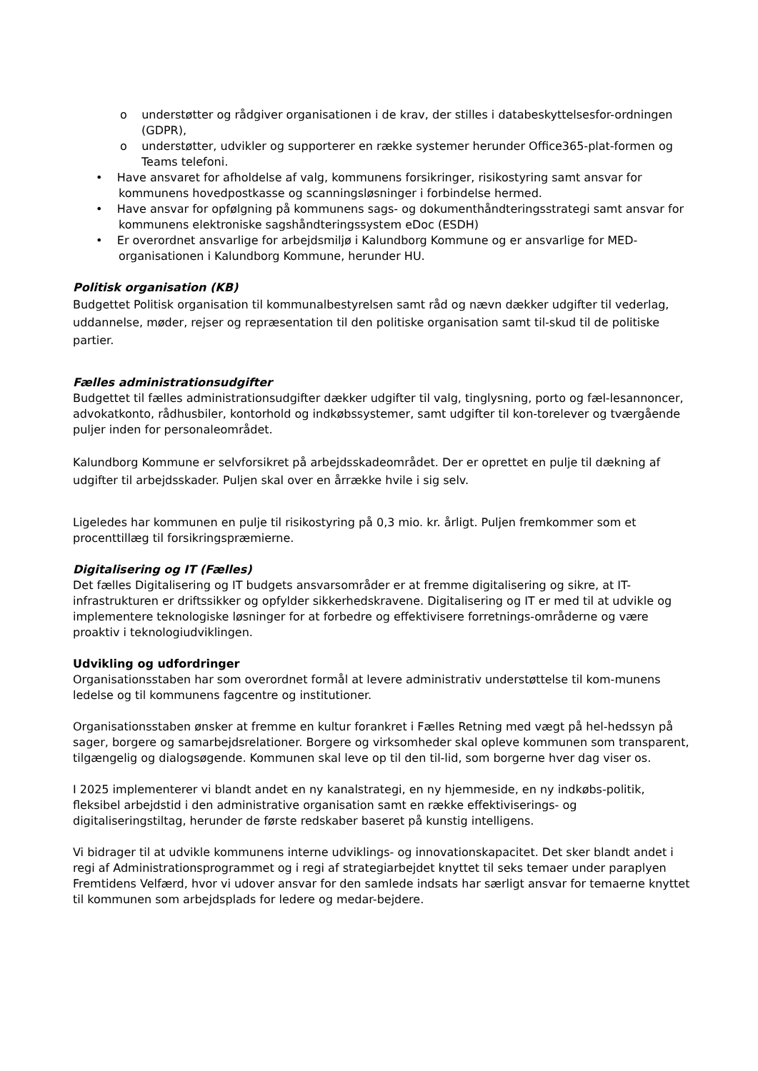o understøtter og rådgiver organisationen i de krav, der stilles i databeskyttelsesfor-ordningen (GDPR),
o understøtter, udvikler og supporterer en række systemer herunder Office365-plat-formen og Teams telefoni.
• Have ansvaret for afholdelse af valg, kommunens forsikringer, risikostyring samt ansvar for kommunens hovedpostkasse og scanningsløsninger i forbindelse hermed.
• Have ansvar for opfølgning på kommunens sags- og dokumenthåndteringsstrategi samt ansvar for kommunens elektroniske sagshåndteringssystem eDoc (ESDH)
• Er overordnet ansvarlige for arbejdsmiljø i Kalundborg Kommune og er ansvarlige for MED-organisationen i Kalundborg Kommune, herunder HU.
Politisk organisation (KB)
Budgettet Politisk organisation til kommunalbestyrelsen samt råd og nævn dækker udgifter til vederlag, uddannelse, møder, rejser og repræsentation til den politiske organisation samt til-skud til de politiske partier.
Fælles administrationsudgifter
Budgettet til fælles administrationsudgifter dækker udgifter til valg, tinglysning, porto og fæl-lesannoncer, advokatkonto, rådhusbiler, kontorhold og indkøbssystemer, samt udgifter til kon-torelever og tværgående puljer inden for personaleområdet.
Kalundborg Kommune er selvforsikret på arbejdsskadeområdet. Der er oprettet en pulje til dækning af udgifter til arbejdsskader. Puljen skal over en årrække hvile i sig selv.
Ligeledes har kommunen en pulje til risikostyring på 0,3 mio. kr. årligt. Puljen fremkommer som et procenttillæg til forsikringspræmierne.
Digitalisering og IT (Fælles)
Det fælles Digitalisering og IT budgets ansvarsområder er at fremme digitalisering og sikre, at IT-infrastrukturen er driftssikker og opfylder sikkerhedskravene. Digitalisering og IT er med til at udvikle og implementere teknologiske løsninger for at forbedre og effektivisere forretnings-områderne og være proaktiv i teknologiudviklingen.
Udvikling og udfordringer
Organisationsstaben har som overordnet formål at levere administrativ understøttelse til kom-munens ledelse og til kommunens fagcentre og institutioner.
Organisationsstaben ønsker at fremme en kultur forankret i Fælles Retning med vægt på hel-hedssyn på sager, borgere og samarbejdsrelationer. Borgere og virksomheder skal opleve kommunen som transparent, tilgængelig og dialogsøgende. Kommunen skal leve op til den til-lid, som borgerne hver dag viser os.
I 2025 implementerer vi blandt andet en ny kanalstrategi, en ny hjemmeside, en ny indkøbs-politik, fleksibel arbejdstid i den administrative organisation samt en række effektiviserings- og digitaliseringstiltag, herunder de første redskaber baseret på kunstig intelligens.
Vi bidrager til at udvikle kommunens interne udviklings- og innovationskapacitet. Det sker blandt andet i regi af Administrationsprogrammet og i regi af strategiarbejdet knyttet til seks temaer under paraplyen Fremtidens Velfærd, hvor vi udover ansvar for den samlede indsats har særligt ansvar for temaerne knyttet til kommunen som arbejdsplads for ledere og medar-bejdere.